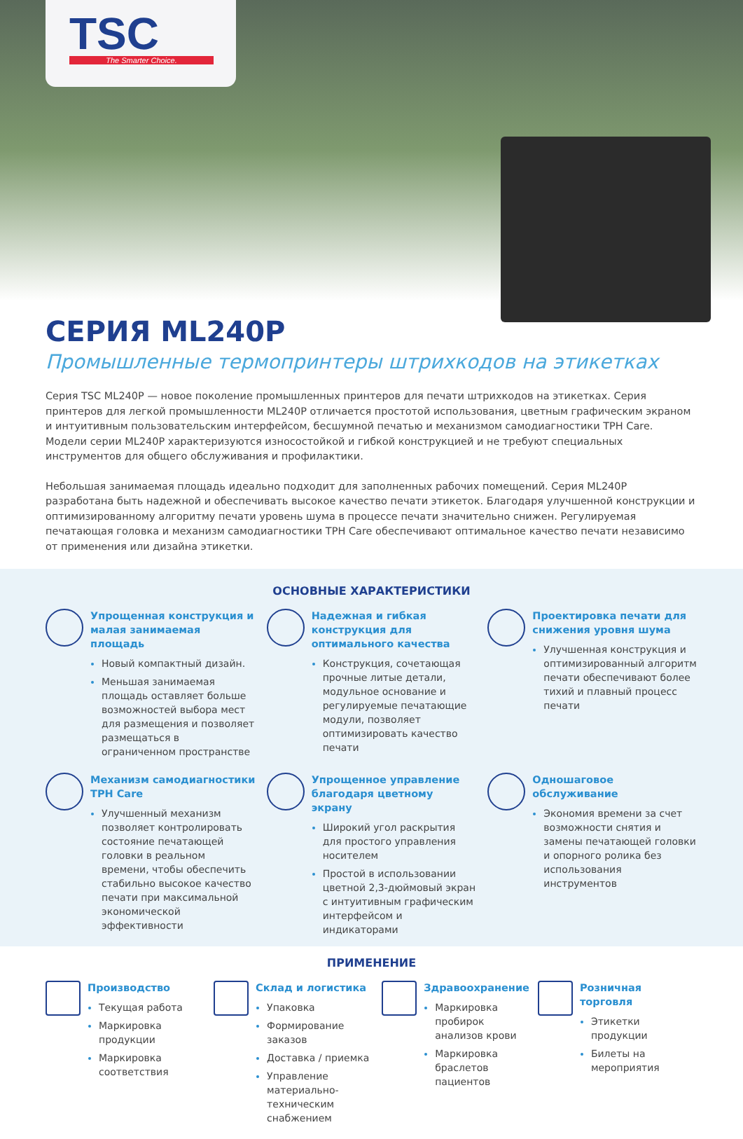TSC
The Smarter Choice.
СЕРИЯ ML240P
Промышленные термопринтеры штрихкодов на этикетках
Серия TSC ML240P — новое поколение промышленных принтеров для печати штрихкодов на этикетках. Серия принтеров для легкой промышленности ML240P отличается простотой использования, цветным графическим экраном и интуитивным пользовательским интерфейсом, бесшумной печатью и механизмом самодиагностики TPH Care. Модели серии ML240P характеризуются износостойкой и гибкой конструкцией и не требуют специальных инструментов для общего обслуживания и профилактики.
Небольшая занимаемая площадь идеально подходит для заполненных рабочих помещений. Серия ML240P разработана быть надежной и обеспечивать высокое качество печати этикеток. Благодаря улучшенной конструкции и оптимизированному алгоритму печати уровень шума в процессе печати значительно снижен. Регулируемая печатающая головка и механизм самодиагностики TPH Care обеспечивают оптимальное качество печати независимо от применения или дизайна этикетки.
ОСНОВНЫЕ ХАРАКТЕРИСТИКИ
Упрощенная конструкция и малая занимаемая площадь
Новый компактный дизайн.
Меньшая занимаемая площадь оставляет больше возможностей выбора мест для размещения и позволяет размещаться в ограниченном пространстве
Надежная и гибкая конструкция для оптимального качества
Конструкция, сочетающая прочные литые детали, модульное основание и регулируемые печатающие модули, позволяет оптимизировать качество печати
Проектировка печати для снижения уровня шума
Улучшенная конструкция и оптимизированный алгоритм печати обеспечивают более тихий и плавный процесс печати
Механизм самодиагностики TPH Care
Улучшенный механизм позволяет контролировать состояние печатающей головки в реальном времени, чтобы обеспечить стабильно высокое качество печати при максимальной экономической эффективности
Упрощенное управление благодаря цветному экрану
Широкий угол раскрытия для простого управления носителем
Простой в использовании цветной 2,3-дюймовый экран с интуитивным графическим интерфейсом и индикаторами
Одношаговое обслуживание
Экономия времени за счет возможности снятия и замены печатающей головки и опорного ролика без использования инструментов
ПРИМЕНЕНИЕ
Производство
Текущая работа
Маркировка продукции
Маркировка соответствия
Склад и логистика
Упаковка
Формирование заказов
Доставка / приемка
Управление материально-техническим снабжением
Здравоохранение
Маркировка пробирок анализов крови
Маркировка браслетов пациентов
Розничная торговля
Этикетки продукции
Билеты на мероприятия